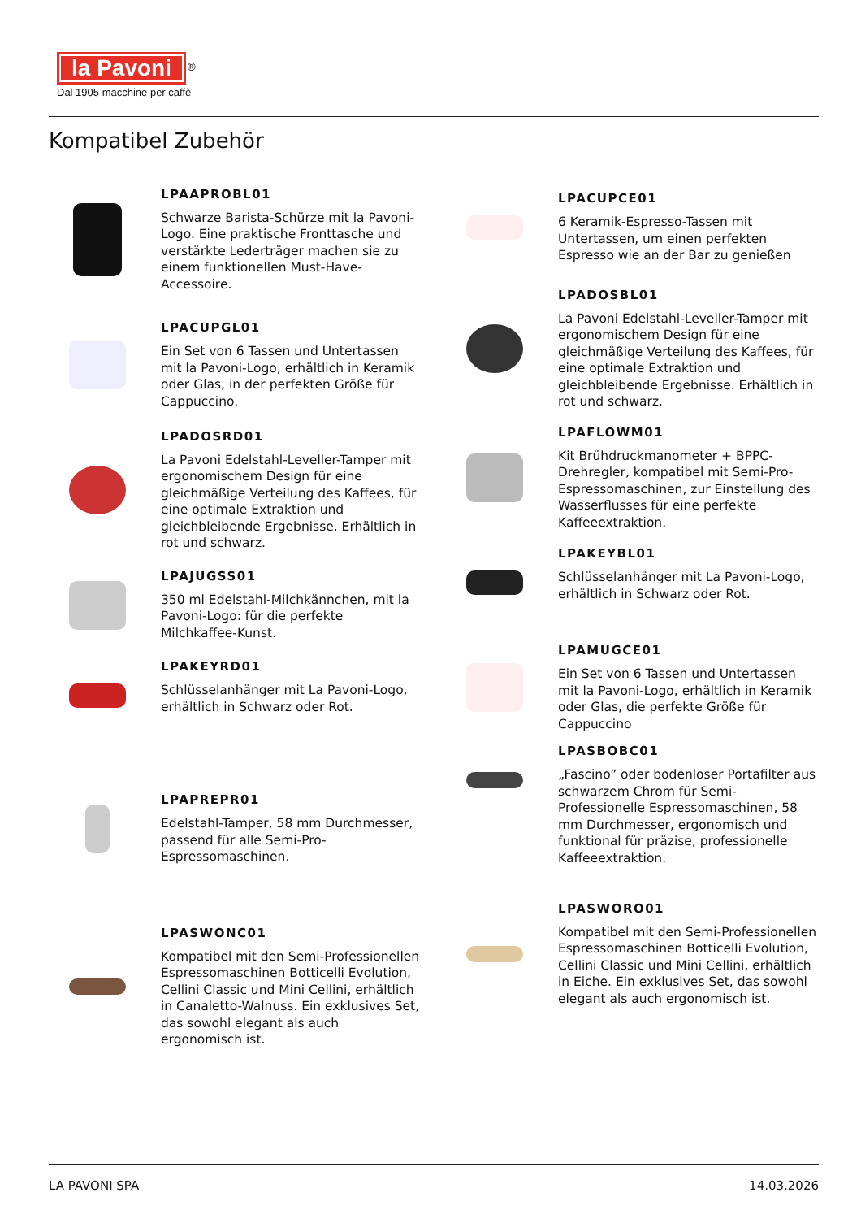la Pavoni
<sup>®</sup>
Dal 1905 macchine per caffè
Kompatibel Zubehör
LPAAPROBL01
Schwarze Barista-Schürze mit la Pavoni-Logo. Eine praktische Fronttasche und verstärkte Lederträger machen sie zu einem funktionellen Must-Have-Accessoire.
LPACUPGL01
Ein Set von 6 Tassen und Untertassen mit la Pavoni-Logo, erhältlich in Keramik oder Glas, in der perfekten Größe für Cappuccino.
LPADOSRD01
La Pavoni Edelstahl-Leveller-Tamper mit ergonomischem Design für eine gleichmäßige Verteilung des Kaffees, für eine optimale Extraktion und gleichbleibende Ergebnisse. Erhältlich in rot und schwarz.
LPAJUGSS01
350 ml Edelstahl-Milchkännchen, mit la Pavoni-Logo: für die perfekte Milchkaffee-Kunst.
LPAKEYRD01
Schlüsselanhänger mit La Pavoni-Logo, erhältlich in Schwarz oder Rot.
LPAPREPR01
Edelstahl-Tamper, 58 mm Durchmesser, passend für alle Semi-Pro-Espressomaschinen.
LPASWONC01
Kompatibel mit den Semi-Professionellen Espressomaschinen Botticelli Evolution, Cellini Classic und Mini Cellini, erhältlich in Canaletto-Walnuss. Ein exklusives Set, das sowohl elegant als auch ergonomisch ist.
LPACUPCE01
6 Keramik-Espresso-Tassen mit Untertassen, um einen perfekten Espresso wie an der Bar zu genießen
LPADOSBL01
La Pavoni Edelstahl-Leveller-Tamper mit ergonomischem Design für eine gleichmäßige Verteilung des Kaffees, für eine optimale Extraktion und gleichbleibende Ergebnisse. Erhältlich in rot und schwarz.
LPAFLOWM01
Kit Brühdruckmanometer + BPPC-Drehregler, kompatibel mit Semi-Pro-Espressomaschinen, zur Einstellung des Wasserflusses für eine perfekte Kaffeeextraktion.
LPAKEYBL01
Schlüsselanhänger mit La Pavoni-Logo, erhältlich in Schwarz oder Rot.
LPAMUGCE01
Ein Set von 6 Tassen und Untertassen mit la Pavoni-Logo, erhältlich in Keramik oder Glas, die perfekte Größe für Cappuccino
LPASBOBC01
„Fascino” oder bodenloser Portafilter aus schwarzem Chrom für Semi-Professionelle Espressomaschinen, 58 mm Durchmesser, ergonomisch und funktional für präzise, professionelle Kaffeeextraktion.
LPASWORO01
Kompatibel mit den Semi-Professionellen Espressomaschinen Botticelli Evolution, Cellini Classic und Mini Cellini, erhältlich in Eiche. Ein exklusives Set, das sowohl elegant als auch ergonomisch ist.
LA PAVONI SPA 14.03.2026